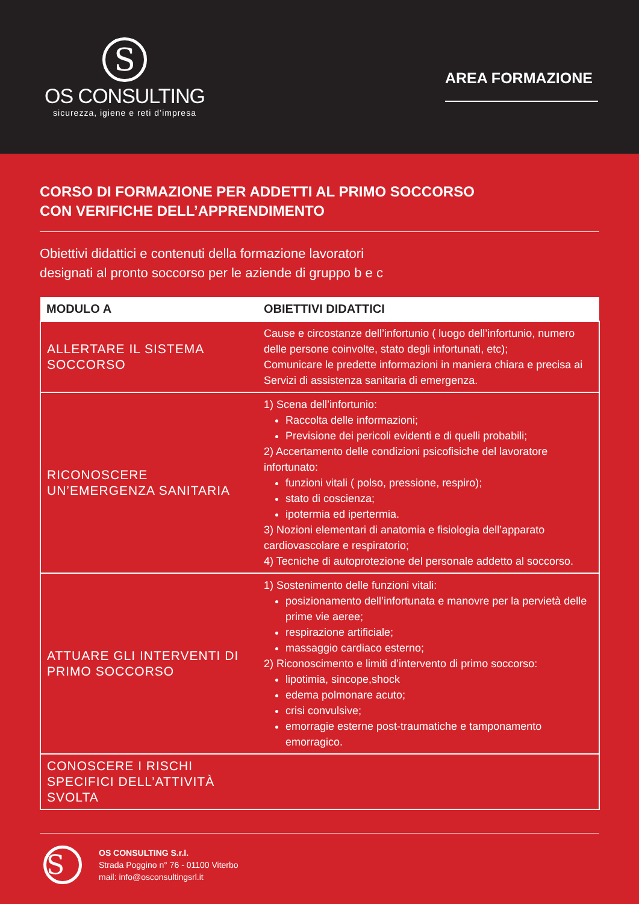S
OS CONSULTING
sicurezza, igiene e reti d’impresa
AREA FORMAZIONE
CORSO DI FORMAZIONE PER ADDETTI AL PRIMO SOCCORSO
CON VERIFICHE DELL’APPRENDIMENTO
Obiettivi didattici e contenuti della formazione lavoratori
designati al pronto soccorso per le aziende di gruppo b e c
| MODULO A | OBIETTIVI DIDATTICI |
| --- | --- |
| ALLERTARE IL SISTEMA SOCCORSO | Cause e circostanze dell’infortunio ( luogo dell’infortunio, numero delle persone coinvolte, stato degli infortunati, etc); Comunicare le predette informazioni in maniera chiara e precisa ai Servizi di assistenza sanitaria di emergenza. |
| RICONOSCERE UN’EMERGENZA SANITARIA | 1) Scena dell’infortunio: Raccolta delle informazioni; Previsione dei pericoli evidenti e di quelli probabili; 2) Accertamento delle condizioni psicofisiche del lavoratore infortunato: funzioni vitali ( polso, pressione, respiro); stato di coscienza; ipotermia ed ipertermia. 3) Nozioni elementari di anatomia e fisiologia dell’apparato cardiovascolare e respiratorio; 4) Tecniche di autoprotezione del personale addetto al soccorso. |
| ATTUARE GLI INTERVENTI DI PRIMO SOCCORSO | 1) Sostenimento delle funzioni vitali: posizionamento dell’infortunata e manovre per la pervietà delle prime vie aeree; respirazione artificiale; massaggio cardiaco esterno; 2) Riconoscimento e limiti d’intervento di primo soccorso: lipotimia, sincope,shock edema polmonare acuto; crisi convulsive; emorragie esterne post-traumatiche e tamponamento emorragico. |
| CONOSCERE I RISCHI SPECIFICI DELL’ATTIVITÀ SVOLTA | |
S
OS CONSULTING S.r.l.
Strada Poggino n° 76 - 01100 Viterbo
mail: info@osconsultingsrl.it